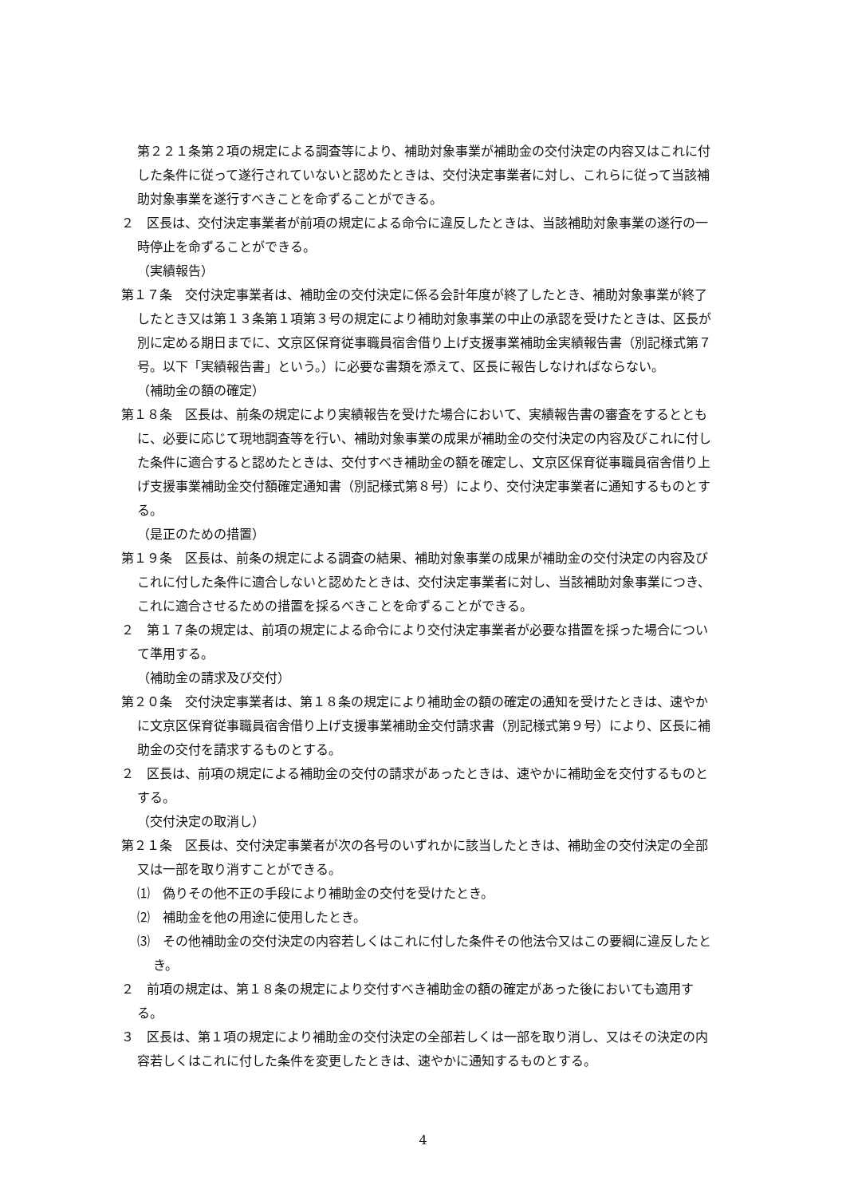第２２１条第２項の規定による調査等により、補助対象事業が補助金の交付決定の内容又はこれに付した条件に従って遂行されていないと認めたときは、交付決定事業者に対し、これらに従って当該補助対象事業を遂行すべきことを命ずることができる。
２　区長は、交付決定事業者が前項の規定による命令に違反したときは、当該補助対象事業の遂行の一時停止を命ずることができる。
（実績報告）
第１７条　交付決定事業者は、補助金の交付決定に係る会計年度が終了したとき、補助対象事業が終了したとき又は第１３条第１項第３号の規定により補助対象事業の中止の承認を受けたときは、区長が別に定める期日までに、文京区保育従事職員宿舎借り上げ支援事業補助金実績報告書（別記様式第７号。以下「実績報告書」という。）に必要な書類を添えて、区長に報告しなければならない。
（補助金の額の確定）
第１８条　区長は、前条の規定により実績報告を受けた場合において、実績報告書の審査をするとともに、必要に応じて現地調査等を行い、補助対象事業の成果が補助金の交付決定の内容及びこれに付した条件に適合すると認めたときは、交付すべき補助金の額を確定し、文京区保育従事職員宿舎借り上げ支援事業補助金交付額確定通知書（別記様式第８号）により、交付決定事業者に通知するものとする。
（是正のための措置）
第１９条　区長は、前条の規定による調査の結果、補助対象事業の成果が補助金の交付決定の内容及びこれに付した条件に適合しないと認めたときは、交付決定事業者に対し、当該補助対象事業につき、これに適合させるための措置を採るべきことを命ずることができる。
２　第１７条の規定は、前項の規定による命令により交付決定事業者が必要な措置を採った場合について準用する。
（補助金の請求及び交付）
第２０条　交付決定事業者は、第１８条の規定により補助金の額の確定の通知を受けたときは、速やかに文京区保育従事職員宿舎借り上げ支援事業補助金交付請求書（別記様式第９号）により、区長に補助金の交付を請求するものとする。
２　区長は、前項の規定による補助金の交付の請求があったときは、速やかに補助金を交付するものとする。
（交付決定の取消し）
第２１条　区長は、交付決定事業者が次の各号のいずれかに該当したときは、補助金の交付決定の全部又は一部を取り消すことができる。
⑴　偽りその他不正の手段により補助金の交付を受けたとき。
⑵　補助金を他の用途に使用したとき。
⑶　その他補助金の交付決定の内容若しくはこれに付した条件その他法令又はこの要綱に違反したとき。
２　前項の規定は、第１８条の規定により交付すべき補助金の額の確定があった後においても適用する。
３　区長は、第１項の規定により補助金の交付決定の全部若しくは一部を取り消し、又はその決定の内容若しくはこれに付した条件を変更したときは、速やかに通知するものとする。
4